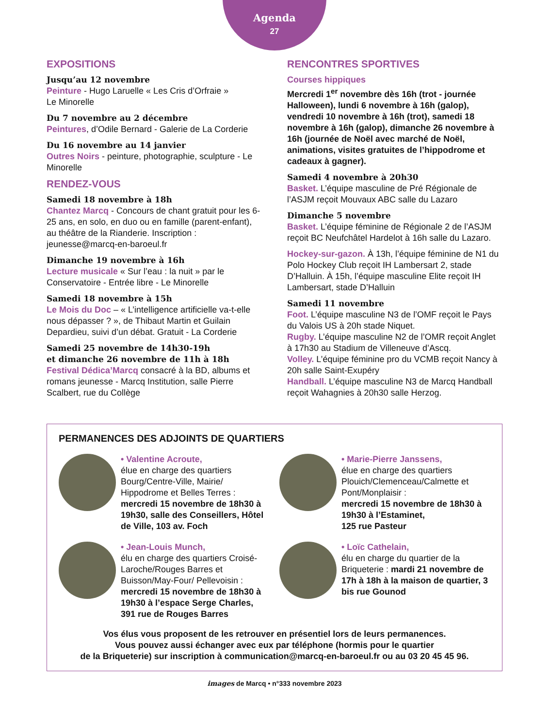Agenda
27
EXPOSITIONS
Jusqu’au 12 novembre
Peinture - Hugo Laruelle « Les Cris d’Orfraie »
Le Minorelle
Du 7 novembre au 2 décembre
Peintures, d’Odile Bernard - Galerie de La Corderie
Du 16 novembre au 14 janvier
Outres Noirs - peinture, photographie, sculpture - Le Minorelle
RENDEZ-VOUS
Samedi 18 novembre à 18h
Chantez Marcq - Concours de chant gratuit pour les 6-25 ans, en solo, en duo ou en famille (parent-enfant), au théâtre de la Rianderie. Inscription : jeunesse@marcq-en-baroeul.fr
Dimanche 19 novembre à 16h
Lecture musicale « Sur l’eau : la nuit » par le Conservatoire - Entrée libre - Le Minorelle
Samedi 18 novembre à 15h
Le Mois du Doc – « L’intelligence artificielle va-t-elle nous dépasser ? », de Thibaut Martin et Guilain Depardieu, suivi d’un débat. Gratuit - La Corderie
Samedi 25 novembre de 14h30-19h
et dimanche 26 novembre de 11h à 18h
Festival Dédica’Marcq consacré à la BD, albums et romans jeunesse - Marcq Institution, salle Pierre Scalbert, rue du Collège
RENCONTRES SPORTIVES
Courses hippiques
Mercredi 1<sup>er</sup> novembre dès 16h (trot - journée Halloween), lundi 6 novembre à 16h (galop), vendredi 10 novembre à 16h (trot), samedi 18 novembre à 16h (galop), dimanche 26 novembre à 16h (journée de Noël avec marché de Noël, animations, visites gratuites de l’hippodrome et cadeaux à gagner).
Samedi 4 novembre à 20h30
Basket. L’équipe masculine de Pré Régionale de l’ASJM reçoit Mouvaux ABC salle du Lazaro
Dimanche 5 novembre
Basket. L’équipe féminine de Régionale 2 de l’ASJM reçoit BC Neufchâtel Hardelot à 16h salle du Lazaro.
Hockey-sur-gazon. À 13h, l’équipe féminine de N1 du Polo Hockey Club reçoit IH Lambersart 2, stade D’Halluin. À 15h, l’équipe masculine Elite reçoit IH Lambersart, stade D’Halluin
Samedi 11 novembre
Foot. L’équipe masculine N3 de l’OMF reçoit le Pays du Valois US à 20h stade Niquet.
Rugby. L’équipe masculine N2 de l’OMR reçoit Anglet à 17h30 au Stadium de Villeneuve d’Ascq.
Volley. L’équipe féminine pro du VCMB reçoit Nancy à 20h salle Saint-Exupéry
Handball. L’équipe masculine N3 de Marcq Handball reçoit Wahagnies à 20h30 salle Herzog.
PERMANENCES DES ADJOINTS DE QUARTIERS
• Valentine Acroute,
élue en charge des quartiers Bourg/Centre-Ville, Mairie/ Hippodrome et Belles Terres :
mercredi 15 novembre de 18h30 à 19h30, salle des Conseillers, Hôtel de Ville, 103 av. Foch
• Marie-Pierre Janssens,
élue en charge des quartiers Plouich/Clemenceau/Calmette et Pont/Monplaisir :
mercredi 15 novembre de 18h30 à 19h30 à l’Estaminet,
125 rue Pasteur
• Jean-Louis Munch,
élu en charge des quartiers Croisé-Laroche/Rouges Barres et Buisson/May-Four/ Pellevoisin : mercredi 15 novembre de 18h30 à 19h30 à l’espace Serge Charles,
391 rue de Rouges Barres
• Loïc Cathelain,
élu en charge du quartier de la Briqueterie : mardi 21 novembre de 17h à 18h à la maison de quartier, 3 bis rue Gounod
Vos élus vous proposent de les retrouver en présentiel lors de leurs permanences.
Vous pouvez aussi échanger avec eux par téléphone (hormis pour le quartier
de la Briqueterie) sur inscription à communication@marcq-en-baroeul.fr ou au 03 20 45 45 96.
images de Marcq • n°333 novembre 2023